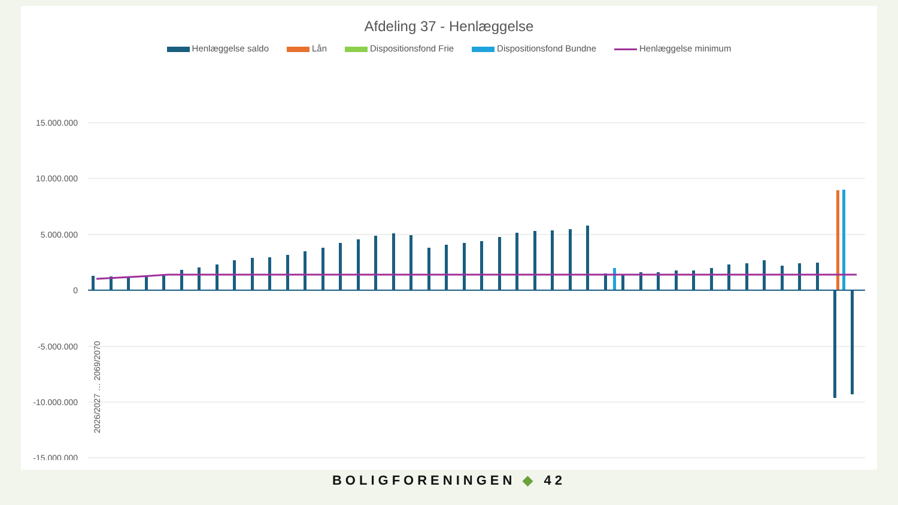Afdeling 37 - Henlæggelse
Henlæggelse saldo Lån Dispositionsfond Frie Dispositionsfond Bundne Henlæggelse minimum
15.000.000
10.000.000
5.000.000
0
-5.000.000
-10.000.000
-15.000.000
2026/2027 … 2069/2070
BOLIGFORENINGEN ◆ 42